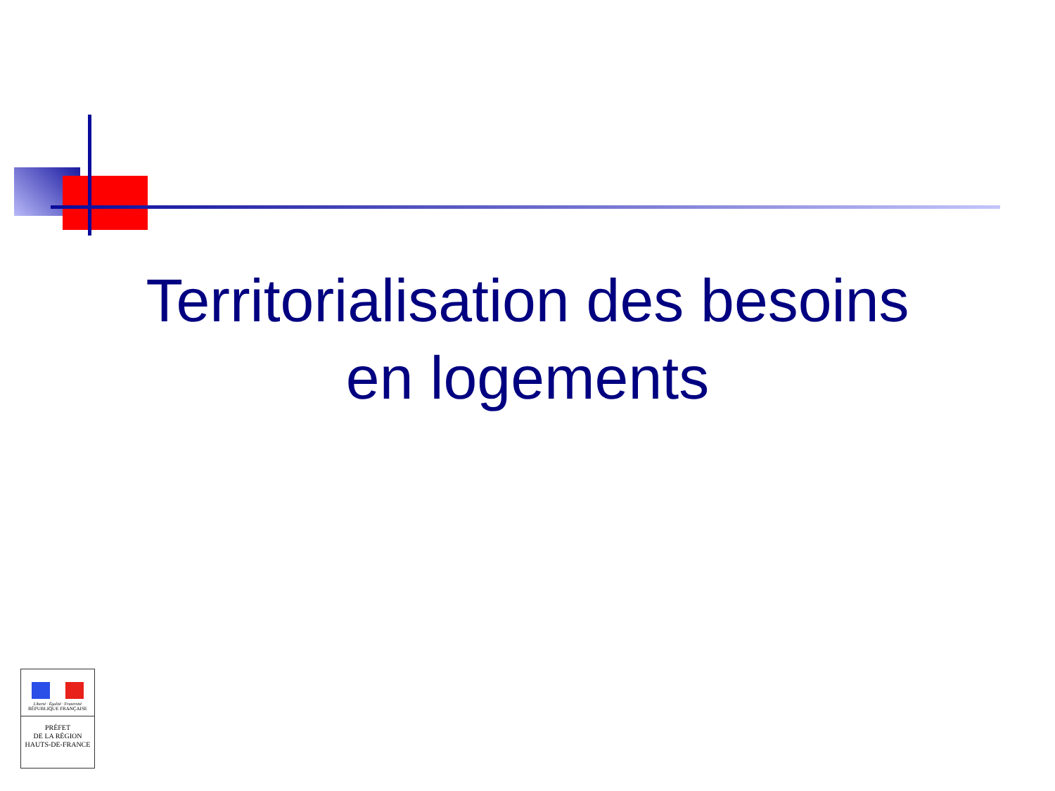Territorialisation des besoins
en logements
Liberté · Égalité · Fraternité
RÉPUBLIQUE FRANÇAISE
PRÉFET
DE LA RÉGION
HAUTS-DE-FRANCE